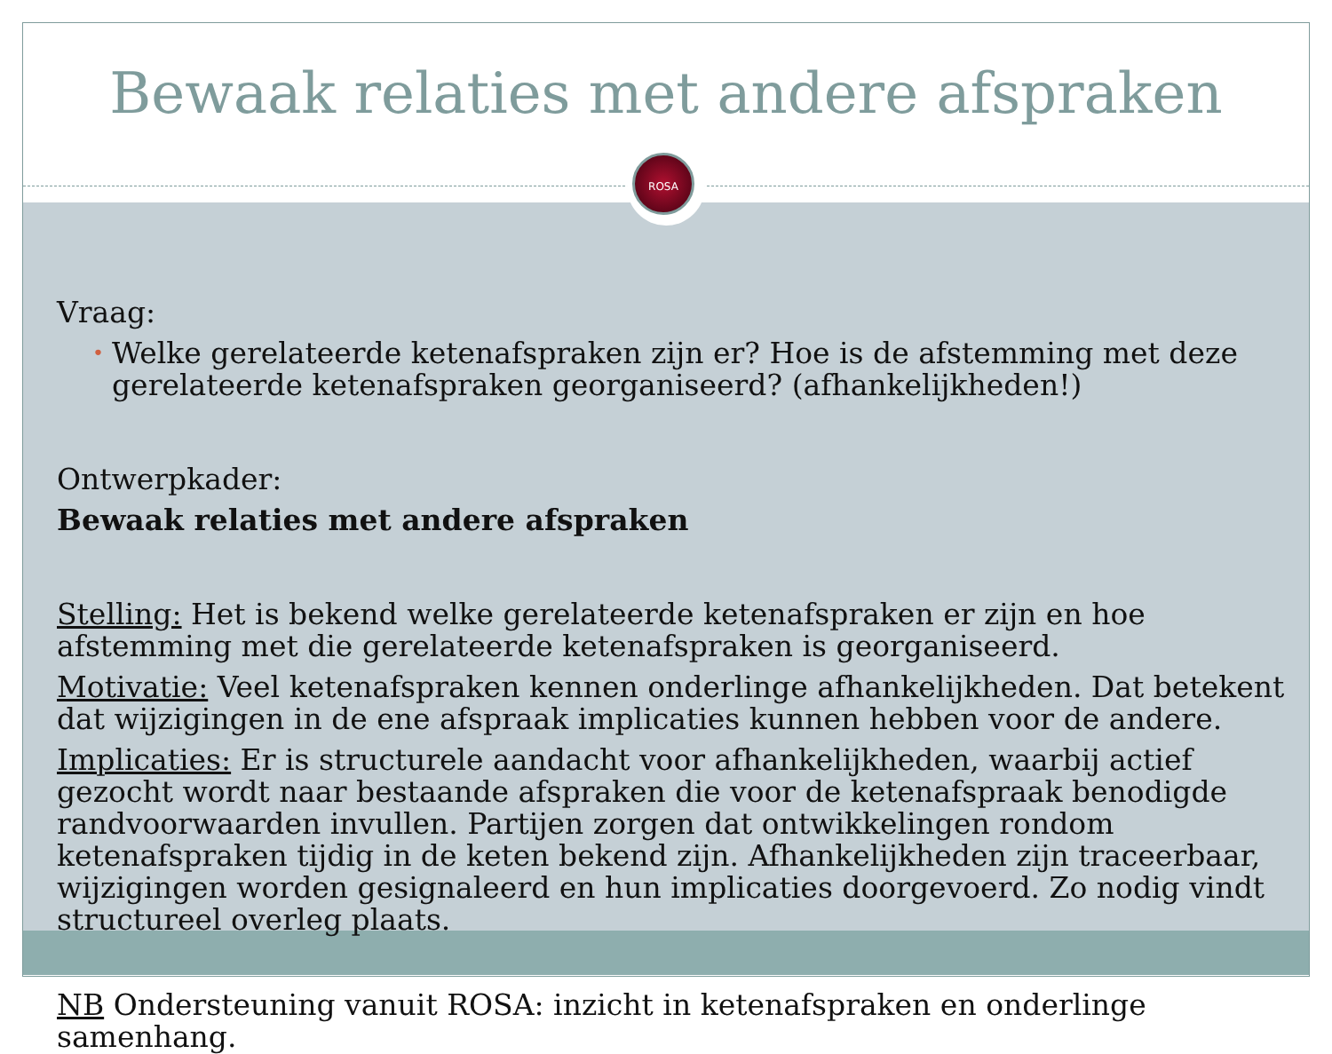ROSA
Bewaak relaties met andere afspraken
Vraag:
• Welke gerelateerde ketenafspraken zijn er? Hoe is de afstemming met deze gerelateerde ketenafspraken georganiseerd? (afhankelijkheden!)
Ontwerpkader:
Bewaak relaties met andere afspraken
Stelling: Het is bekend welke gerelateerde ketenafspraken er zijn en hoe afstemming met die gerelateerde ketenafspraken is georganiseerd.
Motivatie: Veel ketenafspraken kennen onderlinge afhankelijkheden. Dat betekent dat wijzigingen in de ene afspraak implicaties kunnen hebben voor de andere.
Implicaties: Er is structurele aandacht voor afhankelijkheden, waarbij actief gezocht wordt naar bestaande afspraken die voor de ketenafspraak benodigde randvoorwaarden invullen. Partijen zorgen dat ontwikkelingen rondom ketenafspraken tijdig in de keten bekend zijn. Afhankelijkheden zijn traceerbaar, wijzigingen worden gesignaleerd en hun implicaties doorgevoerd. Zo nodig vindt structureel overleg plaats.
NB Ondersteuning vanuit ROSA: inzicht in ketenafspraken en onderlinge samenhang.